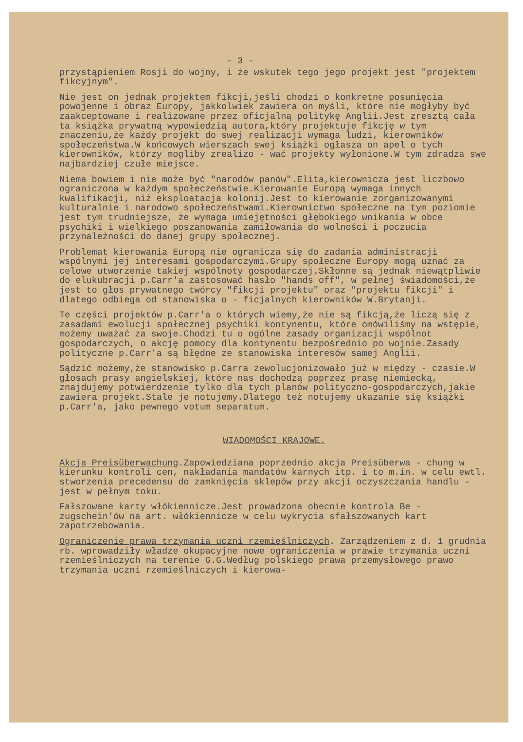- 3 -
przystąpieniem Rosji do wojny, i że wskutek tego jego projekt jest "projektem fikcyjnym".
Nie jest on jednak projektem fikcji,jeśli chodzi o konkretne posunięcia powojenne i obraz Europy, jakkolwiek zawiera on myśli, które nie mogłyby być zaakceptowane i realizowane przez oficjalną politykę Anglii.Jest zresztą cała ta książka prywatną wypowiedzią autora,który projektuje fikcję w tym znaczeniu,że każdy projekt do swej realizacji wymaga ludzi, kierowników społeczeństwa.W końcowych wierszach swej książki ogłasza on apel o tych kierowników, którzy mogliby zrealizo - wać projekty wyłonione.W tym zdradza swe najbardziej czułe miejsce.
Niema bowiem i nie może być "narodów panów".Elita,kierownicza jest liczbowo ograniczona w każdym społeczeństwie.Kierowanie Europą wymaga innych kwalifikacji, niż eksploatacja kolonij.Jest to kierowanie zorganizowanymi kulturalnie i narodowo społeczeństwami.Kierownictwo społeczne na tym poziomie jest tym trudniejsze, że wymaga umiejętności głębokiego wnikania w obce psychiki i wielkiego poszanowania zamiłowania do wolności i poczucia przynależności do danej grupy społecznej.
Problemat kierowania Europą nie ogranicza się do zadania administracji wspólnymi jej interesami gospodarczymi.Grupy społeczne Europy mogą uznać za celowe utworzenie takiej wspólnoty gospodarczej.Skłonne są jednak niewątpliwie do elukubracji p.Carr'a zastosować hasło "hands off", w pełnej świadomości,że jest to głos prywatnego twórcy "fikcji projektu" oraz "projektu fikcji" i dlatego odbiega od stanowiska o - ficjalnych kierowników W.Brytanji.
Te części projektów p.Carr'a o których wiemy,że nie są fikcją,że liczą się z zasadami ewolucji społecznej psychiki kontynentu, które omówiliśmy na wstępie, możemy uważać za swoje.Chodzi tu o ogólne zasady organizacji wspólnot gospodarczych, o akcję pomocy dla kontynentu bezpośrednio po wojnie.Zasady polityczne p.Carr'a są błędne ze stanowiska interesów samej Anglii.
Sądzić możemy,że stanowisko p.Carra zewolucjonizowało już w między - czasie.W głosach prasy angielskiej, które nas dochodzą poprzez prasę niemiecką, znajdujemy potwierdzenie tylko dla tych planów polityczno-gospodarczych,jakie zawiera projekt.Stale je notujemy.Dlatego też notujemy ukazanie się książki p.Carr'a, jako pewnego votum separatum.
WIADOMOŚCI KRAJOWE.
Akcja Preisüberwachung.Zapowiedziana poprzednio akcja Preisüberwa - chung w kierunku kontroli cen, nakładania mandatów karnych itp. i to m.in. w celu ewtl. stworzenia precedensu do zamknięcia sklepów przy akcji oczyszczania handlu - jest w pełnym toku.
Fałszowane karty włókiennicze.Jest prowadzona obecnie kontrola Be - zugschein'ów na art. włókiennicze w celu wykrycia sfałszowanych kart zapotrzebowania.
Ograniczenie prawa trzymania uczni rzemieślniczych. Zarządzeniem z d. 1 grudnia rb. wprowadziły władze okupacyjne nowe ograniczenia w prawie trzymania uczni rzemieślniczych na terenie G.G.Według polskiego prawa przemysłowego prawo trzymania uczni rzemieślniczych i kierowa-